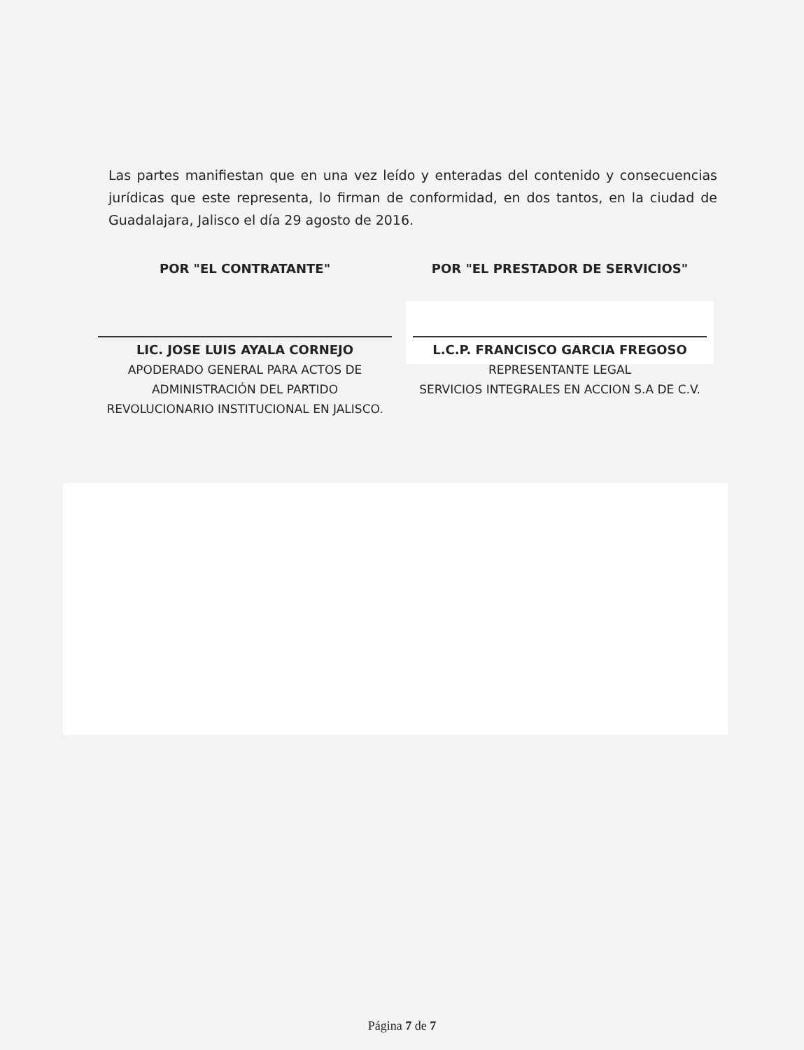Las partes manifiestan que en una vez leído y enteradas del contenido y consecuencias jurídicas que este representa, lo firman de conformidad, en dos tantos, en la ciudad de Guadalajara, Jalisco el día 29 agosto de 2016.
POR "EL CONTRATANTE"
LIC. JOSE LUIS AYALA CORNEJO
APODERADO GENERAL PARA ACTOS DE ADMINISTRACIÓN DEL PARTIDO REVOLUCIONARIO INSTITUCIONAL EN JALISCO.
POR "EL PRESTADOR DE SERVICIOS"
L.C.P. FRANCISCO GARCIA FREGOSO
REPRESENTANTE LEGAL
SERVICIOS INTEGRALES EN ACCION S.A DE C.V.
Página 7 de 7